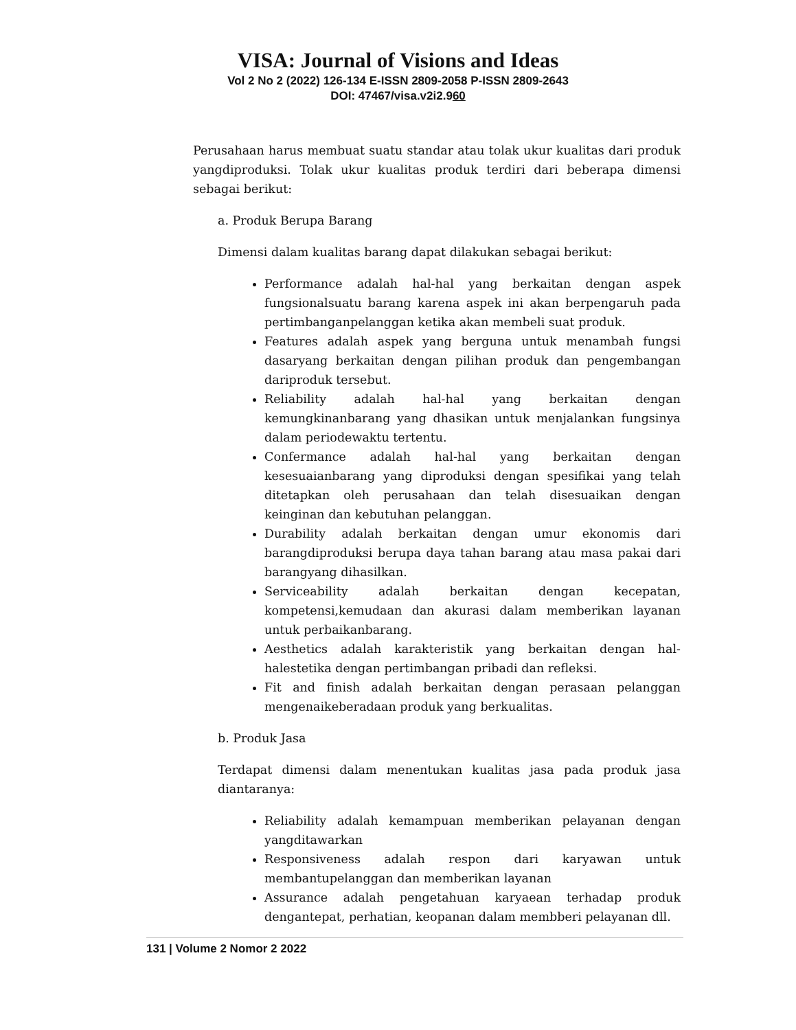VISA: Journal of Visions and Ideas
Vol 2 No 2 (2022) 126-134 E-ISSN 2809-2058 P-ISSN 2809-2643
DOI: 47467/visa.v2i2.960
Perusahaan harus membuat suatu standar atau tolak ukur kualitas dari produk yangdiproduksi. Tolak ukur kualitas produk terdiri dari beberapa dimensi sebagai berikut:
a. Produk Berupa Barang
Dimensi dalam kualitas barang dapat dilakukan sebagai berikut:
Performance adalah hal-hal yang berkaitan dengan aspek fungsionalsuatu barang karena aspek ini akan berpengaruh pada pertimbanganpelanggan ketika akan membeli suat produk.
Features adalah aspek yang berguna untuk menambah fungsi dasaryang berkaitan dengan pilihan produk dan pengembangan dariproduk tersebut.
Reliability adalah hal-hal yang berkaitan dengan kemungkinanbarang yang dhasikan untuk menjalankan fungsinya dalam periodewaktu tertentu.
Confermance adalah hal-hal yang berkaitan dengan kesesuaianbarang yang diproduksi dengan spesifikai yang telah ditetapkan oleh perusahaan dan telah disesuaikan dengan keinginan dan kebutuhan pelanggan.
Durability adalah berkaitan dengan umur ekonomis dari barangdiproduksi berupa daya tahan barang atau masa pakai dari barangyang dihasilkan.
Serviceability adalah berkaitan dengan kecepatan, kompetensi,kemudaan dan akurasi dalam memberikan layanan untuk perbaikanbarang.
Aesthetics adalah karakteristik yang berkaitan dengan hal-halestetika dengan pertimbangan pribadi dan refleksi.
Fit and finish adalah berkaitan dengan perasaan pelanggan mengenaikeberadaan produk yang berkualitas.
b. Produk Jasa
Terdapat dimensi dalam menentukan kualitas jasa pada produk jasa diantaranya:
Reliability adalah kemampuan memberikan pelayanan dengan yangditawarkan
Responsiveness adalah respon dari karyawan untuk membantupelanggan dan memberikan layanan
Assurance adalah pengetahuan karyaean terhadap produk dengantepat, perhatian, keopanan dalam membberi pelayanan dll.
131 | Volume 2 Nomor 2 2022